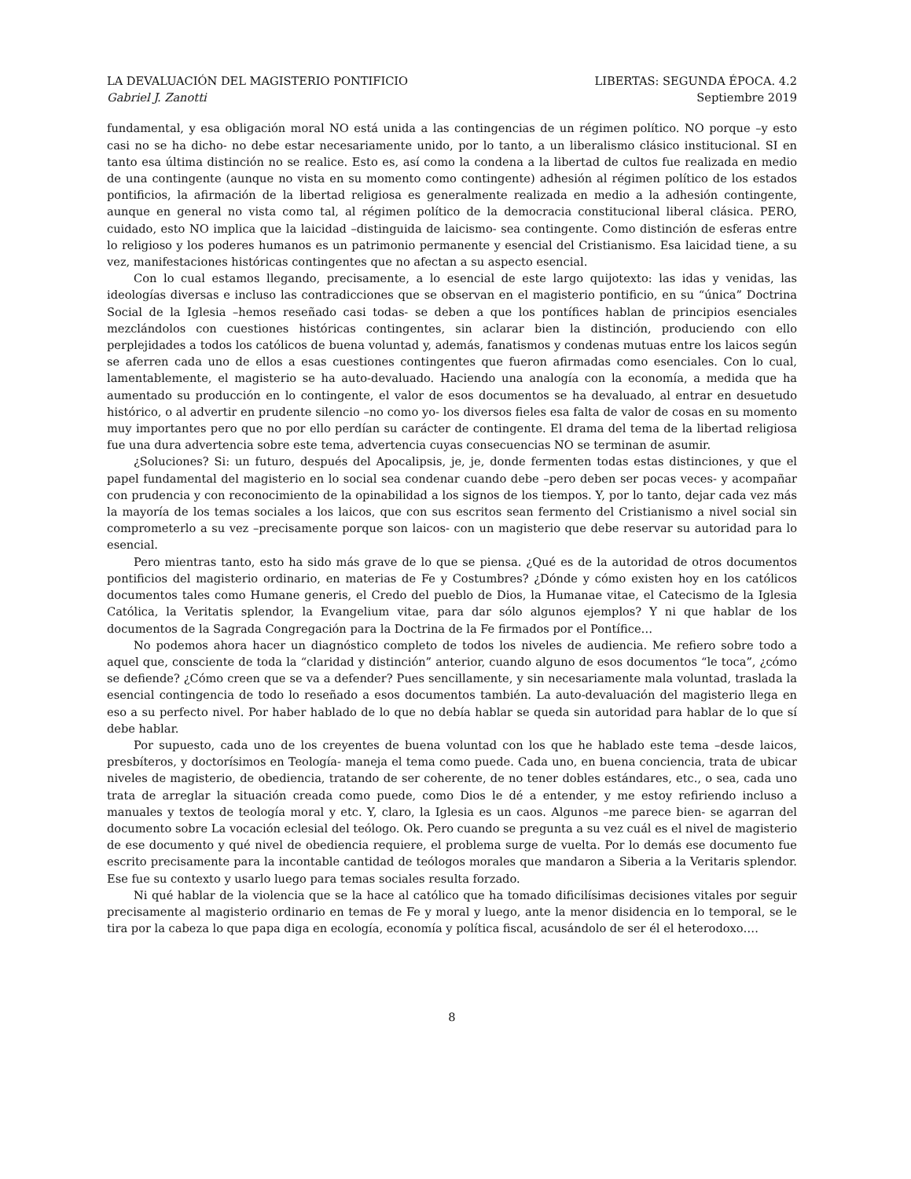LA DEVALUACIÓN DEL MAGISTERIO PONTIFICIO LIBERTAS: SEGUNDA ÉPOCA. 4.2
Gabriel J. Zanotti Septiembre 2019
fundamental, y esa obligación moral NO está unida a las contingencias de un régimen político. NO porque –y esto casi no se ha dicho- no debe estar necesariamente unido, por lo tanto, a un liberalismo clásico institucional. SI en tanto esa última distinción no se realice. Esto es, así como la condena a la libertad de cultos fue realizada en medio de una contingente (aunque no vista en su momento como contingente) adhesión al régimen político de los estados pontificios, la afirmación de la libertad religiosa es generalmente realizada en medio a la adhesión contingente, aunque en general no vista como tal, al régimen político de la democracia constitucional liberal clásica. PERO, cuidado, esto NO implica que la laicidad –distinguida de laicismo- sea contingente. Como distinción de esferas entre lo religioso y los poderes humanos es un patrimonio permanente y esencial del Cristianismo. Esa laicidad tiene, a su vez, manifestaciones históricas contingentes que no afectan a su aspecto esencial.
Con lo cual estamos llegando, precisamente, a lo esencial de este largo quijotexto: las idas y venidas, las ideologías diversas e incluso las contradicciones que se observan en el magisterio pontificio, en su “única” Doctrina Social de la Iglesia –hemos reseñado casi todas- se deben a que los pontífices hablan de principios esenciales mezclándolos con cuestiones históricas contingentes, sin aclarar bien la distinción, produciendo con ello perplejidades a todos los católicos de buena voluntad y, además, fanatismos y condenas mutuas entre los laicos según se aferren cada uno de ellos a esas cuestiones contingentes que fueron afirmadas como esenciales. Con lo cual, lamentablemente, el magisterio se ha auto-devaluado. Haciendo una analogía con la economía, a medida que ha aumentado su producción en lo contingente, el valor de esos documentos se ha devaluado, al entrar en desuetudo histórico, o al advertir en prudente silencio –no como yo- los diversos fieles esa falta de valor de cosas en su momento muy importantes pero que no por ello perdían su carácter de contingente. El drama del tema de la libertad religiosa fue una dura advertencia sobre este tema, advertencia cuyas consecuencias NO se terminan de asumir.
¿Soluciones? Si: un futuro, después del Apocalipsis, je, je, donde fermenten todas estas distinciones, y que el papel fundamental del magisterio en lo social sea condenar cuando debe –pero deben ser pocas veces- y acompañar con prudencia y con reconocimiento de la opinabilidad a los signos de los tiempos. Y, por lo tanto, dejar cada vez más la mayoría de los temas sociales a los laicos, que con sus escritos sean fermento del Cristianismo a nivel social sin comprometerlo a su vez –precisamente porque son laicos- con un magisterio que debe reservar su autoridad para lo esencial.
Pero mientras tanto, esto ha sido más grave de lo que se piensa. ¿Qué es de la autoridad de otros documentos pontificios del magisterio ordinario, en materias de Fe y Costumbres? ¿Dónde y cómo existen hoy en los católicos documentos tales como Humane generis, el Credo del pueblo de Dios, la Humanae vitae, el Catecismo de la Iglesia Católica, la Veritatis splendor, la Evangelium vitae, para dar sólo algunos ejemplos? Y ni que hablar de los documentos de la Sagrada Congregación para la Doctrina de la Fe firmados por el Pontífice…
No podemos ahora hacer un diagnóstico completo de todos los niveles de audiencia. Me refiero sobre todo a aquel que, consciente de toda la “claridad y distinción” anterior, cuando alguno de esos documentos “le toca”, ¿cómo se defiende? ¿Cómo creen que se va a defender? Pues sencillamente, y sin necesariamente mala voluntad, traslada la esencial contingencia de todo lo reseñado a esos documentos también. La auto-devaluación del magisterio llega en eso a su perfecto nivel. Por haber hablado de lo que no debía hablar se queda sin autoridad para hablar de lo que sí debe hablar.
Por supuesto, cada uno de los creyentes de buena voluntad con los que he hablado este tema –desde laicos, presbíteros, y doctorísimos en Teología- maneja el tema como puede. Cada uno, en buena conciencia, trata de ubicar niveles de magisterio, de obediencia, tratando de ser coherente, de no tener dobles estándares, etc., o sea, cada uno trata de arreglar la situación creada como puede, como Dios le dé a entender, y me estoy refiriendo incluso a manuales y textos de teología moral y etc. Y, claro, la Iglesia es un caos. Algunos –me parece bien- se agarran del documento sobre La vocación eclesial del teólogo. Ok. Pero cuando se pregunta a su vez cuál es el nivel de magisterio de ese documento y qué nivel de obediencia requiere, el problema surge de vuelta. Por lo demás ese documento fue escrito precisamente para la incontable cantidad de teólogos morales que mandaron a Siberia a la Veritaris splendor. Ese fue su contexto y usarlo luego para temas sociales resulta forzado.
Ni qué hablar de la violencia que se la hace al católico que ha tomado dificilísimas decisiones vitales por seguir precisamente al magisterio ordinario en temas de Fe y moral y luego, ante la menor disidencia en lo temporal, se le tira por la cabeza lo que papa diga en ecología, economía y política fiscal, acusándolo de ser él el heterodoxo….
8